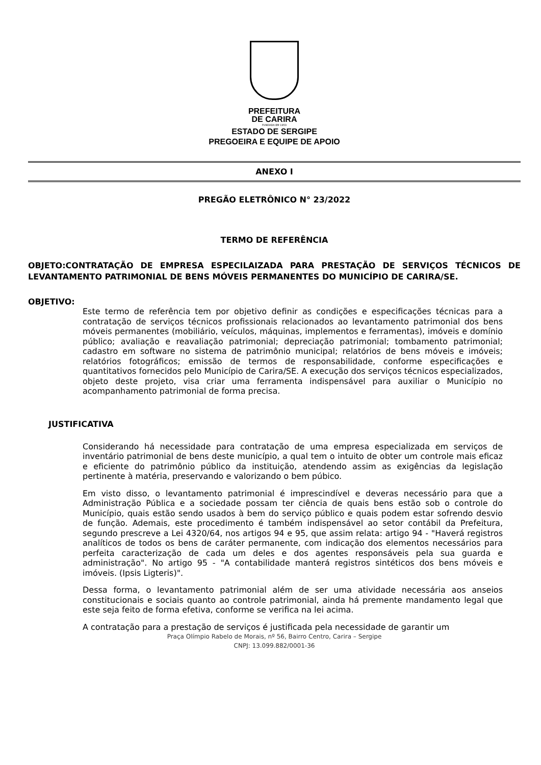PREFEITURA
DE CARIRA
FUNDADA EM 1953
ESTADO DE SERGIPE
PREGOEIRA E EQUIPE DE APOIO
ANEXO I
PREGÃO ELETRÔNICO N° 23/2022
TERMO DE REFERÊNCIA
OBJETO:CONTRATAÇÃO DE EMPRESA ESPECILAIZADA PARA PRESTAÇÃO DE SERVIÇOS TÉCNICOS DE LEVANTAMENTO PATRIMONIAL DE BENS MÓVEIS PERMANENTES DO MUNICÍPIO DE CARIRA/SE.
OBJETIVO:
Este termo de referência tem por objetivo definir as condições e especificações técnicas para a contratação de serviços técnicos profissionais relacionados ao levantamento patrimonial dos bens móveis permanentes (mobiliário, veículos, máquinas, implementos e ferramentas), imóveis e domínio público; avaliação e reavaliação patrimonial; depreciação patrimonial; tombamento patrimonial; cadastro em software no sistema de patrimônio municipal; relatórios de bens móveis e imóveis; relatórios fotográficos; emissão de termos de responsabilidade, conforme especificações e quantitativos fornecidos pelo Município de Carira/SE. A execução dos serviços técnicos especializados, objeto deste projeto, visa criar uma ferramenta indispensável para auxiliar o Município no acompanhamento patrimonial de forma precisa.
JUSTIFICATIVA
Considerando há necessidade para contratação de uma empresa especializada em serviços de inventário patrimonial de bens deste município, a qual tem o intuito de obter um controle mais eficaz e eficiente do patrimônio público da instituição, atendendo assim as exigências da legislação pertinente à matéria, preservando e valorizando o bem púbico.
Em visto disso, o levantamento patrimonial é imprescindível e deveras necessário para que a Administração Pública e a sociedade possam ter ciência de quais bens estão sob o controle do Município, quais estão sendo usados à bem do serviço público e quais podem estar sofrendo desvio de função. Ademais, este procedimento é também indispensável ao setor contábil da Prefeitura, segundo prescreve a Lei 4320/64, nos artigos 94 e 95, que assim relata: artigo 94 - "Haverá registros analíticos de todos os bens de caráter permanente, com indicação dos elementos necessários para perfeita caracterização de cada um deles e dos agentes responsáveis pela sua guarda e administração". No artigo 95 - "A contabilidade manterá registros sintéticos dos bens móveis e imóveis. (Ipsis Ligteris)".
Dessa forma, o levantamento patrimonial além de ser uma atividade necessária aos anseios constitucionais e sociais quanto ao controle patrimonial, ainda há premente mandamento legal que este seja feito de forma efetiva, conforme se verifica na lei acima.
A contratação para a prestação de serviços é justificada pela necessidade de garantir um
Praça Olímpio Rabelo de Morais, nº 56, Bairro Centro, Carira – Sergipe
CNPJ: 13.099.882/0001-36